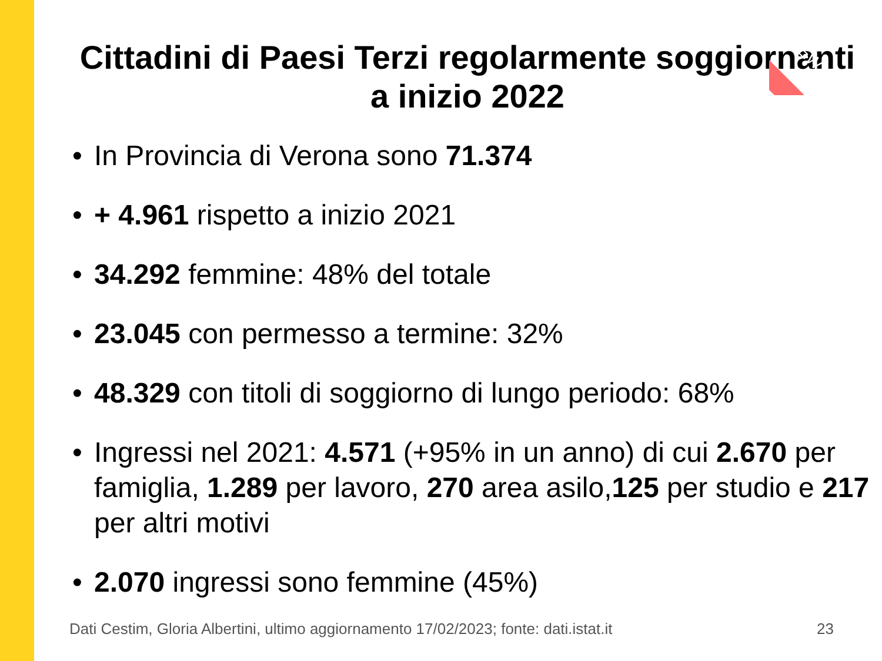Cittadini di Paesi Terzi regolarmente soggiornanti a inizio 2022
NEW
• In Provincia di Verona sono 71.374
• + 4.961 rispetto a inizio 2021
• 34.292 femmine: 48% del totale
• 23.045 con permesso a termine: 32%
• 48.329 con titoli di soggiorno di lungo periodo: 68%
• Ingressi nel 2021: 4.571 (+95% in un anno) di cui 2.670 per famiglia, 1.289 per lavoro, 270 area asilo,125 per studio e 217 per altri motivi
• 2.070 ingressi sono femmine (45%)
Dati Cestim, Gloria Albertini, ultimo aggiornamento 17/02/2023; fonte: dati.istat.it 23